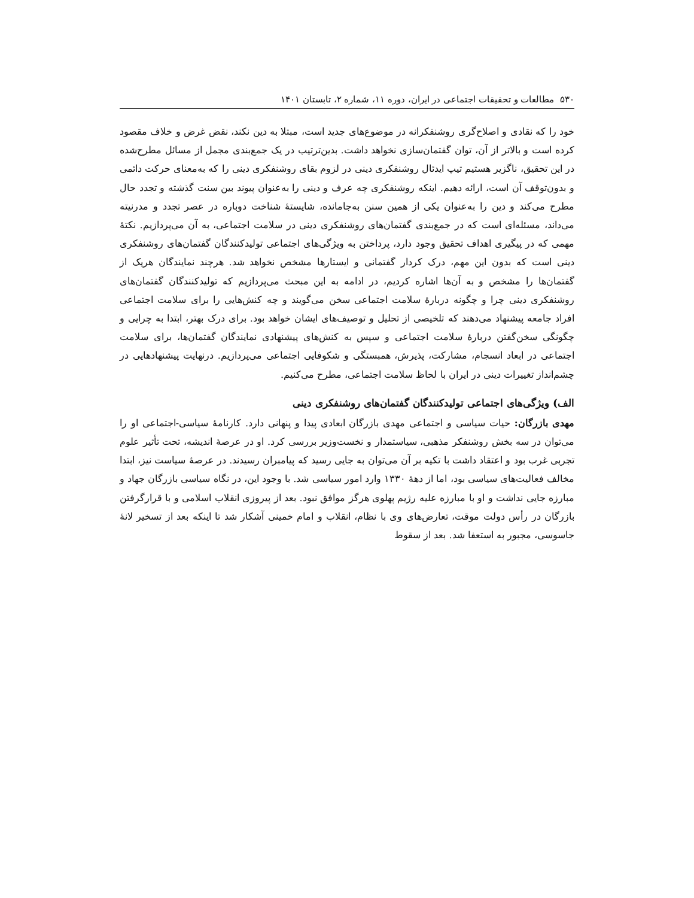۵۳۰ مطالعات و تحقیقات اجتماعی در ایران، دوره ۱۱، شماره ۲، تابستان ۱۴۰۱
خود را که نقادی و اصلاح‌گری روشنفکرانه در موضوع‌های جدید است، مبتلا به دین نکند، نقض غرض و خلاف مقصود کرده است و بالاتر از آن، توان گفتمان‌سازی نخواهد داشت. بدین‌ترتیب در یک جمع‌بندی مجمل از مسائل مطرح‌شده در این تحقیق، ناگزیر هستیم تیپ ایدئال روشنفکری دینی در لزوم بقای روشنفکری دینی را که به‌معنای حرکت دائمی و بدون‌توقف آن است، ارائه دهیم. اینکه روشنفکری چه عرف و دینی را به‌عنوان پیوند بین سنت گذشته و تجدد حال مطرح می‌کند و دین را به‌عنوان یکی از همین سنن به‌جامانده، شایستهٔ شناخت دوباره در عصر تجدد و مدرنیته می‌داند، مسئله‌ای است که در جمع‌بندی گفتمان‌های روشنفکری دینی در سلامت اجتماعی، به آن می‌پردازیم. نکتهٔ مهمی که در پیگیری اهداف تحقیق وجود دارد، پرداختن به ویژگی‌های اجتماعی تولیدکنندگان گفتمان‌های روشنفکری دینی است که بدون این مهم، درک کردار گفتمانی و ایستارها مشخص نخواهد شد. هرچند نمایندگان هریک از گفتمان‌ها را مشخص و به آن‌ها اشاره کردیم، در ادامه به این مبحث می‌پردازیم که تولیدکنندگان گفتمان‌های روشنفکری دینی چرا و چگونه دربارهٔ سلامت اجتماعی سخن می‌گویند و چه کنش‌هایی را برای سلامت اجتماعی افراد جامعه پیشنهاد می‌دهند که تلخیصی از تحلیل و توصیف‌های ایشان خواهد بود. برای درک بهتر، ابتدا به چرایی و چگونگی سخن‌گفتن دربارهٔ سلامت اجتماعی و سپس به کنش‌های پیشنهادی نمایندگان گفتمان‌ها، برای سلامت اجتماعی در ابعاد انسجام، مشارکت، پذیرش، همبستگی و شکوفایی اجتماعی می‌پردازیم. درنهایت پیشنهادهایی در چشم‌انداز تغییرات دینی در ایران با لحاظ سلامت اجتماعی، مطرح می‌کنیم.
الف) ویژگی‌های اجتماعی تولیدکنندگان گفتمان‌های روشنفکری دینی
مهدی بازرگان: حیات سیاسی و اجتماعی مهدی بازرگان ابعادی پیدا و پنهانی دارد. کارنامهٔ سیاسی-اجتماعی او را می‌توان در سه بخش روشنفکر مذهبی، سیاستمدار و نخست‌وزیر بررسی کرد. او در عرصهٔ اندیشه، تحت تأثیر علوم تجربی غرب بود و اعتقاد داشت با تکیه بر آن می‌توان به جایی رسید که پیامبران رسیدند. در عرصهٔ سیاست نیز، ابتدا مخالف فعالیت‌های سیاسی بود، اما از دههٔ ۱۳۳۰ وارد امور سیاسی شد. با وجود این، در نگاه سیاسی بازرگان جهاد و مبارزه جایی نداشت و او با مبارزه علیه رژیم پهلوی هرگز موافق نبود. بعد از پیروزی انقلاب اسلامی و با قرارگرفتن بازرگان در رأس دولت موقت، تعارض‌های وی با نظام، انقلاب و امام خمینی آشکار شد تا اینکه بعد از تسخیر لانهٔ جاسوسی، مجبور به استعفا شد. بعد از سقوط